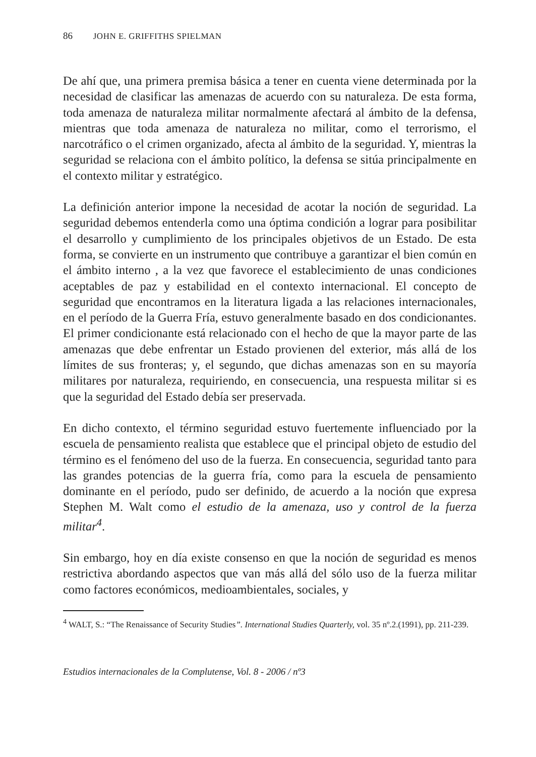86 JOHN E. GRIFFITHS SPIELMAN
De ahí que, una primera premisa básica a tener en cuenta viene determinada por la necesidad de clasificar las amenazas de acuerdo con su naturaleza. De esta forma, toda amenaza de naturaleza militar normalmente afectará al ámbito de la defensa, mientras que toda amenaza de naturaleza no militar, como el terrorismo, el narcotráfico o el crimen organizado, afecta al ámbito de la seguridad. Y, mientras la seguridad se relaciona con el ámbito político, la defensa se sitúa principalmente en el contexto militar y estratégico.
La definición anterior impone la necesidad de acotar la noción de seguridad. La seguridad debemos entenderla como una óptima condición a lograr para posibilitar el desarrollo y cumplimiento de los principales objetivos de un Estado. De esta forma, se convierte en un instrumento que contribuye a garantizar el bien común en el ámbito interno , a la vez que favorece el establecimiento de unas condiciones aceptables de paz y estabilidad en el contexto internacional. El concepto de seguridad que encontramos en la literatura ligada a las relaciones internacionales, en el período de la Guerra Fría, estuvo generalmente basado en dos condicionantes. El primer condicionante está relacionado con el hecho de que la mayor parte de las amenazas que debe enfrentar un Estado provienen del exterior, más allá de los límites de sus fronteras; y, el segundo, que dichas amenazas son en su mayoría militares por naturaleza, requiriendo, en consecuencia, una respuesta militar si es que la seguridad del Estado debía ser preservada.
En dicho contexto, el término seguridad estuvo fuertemente influenciado por la escuela de pensamiento realista que establece que el principal objeto de estudio del término es el fenómeno del uso de la fuerza. En consecuencia, seguridad tanto para las grandes potencias de la guerra fría, como para la escuela de pensamiento dominante en el período, pudo ser definido, de acuerdo a la noción que expresa Stephen M. Walt como el estudio de la amenaza, uso y control de la fuerza militar<sup>4</sup>.
Sin embargo, hoy en día existe consenso en que la noción de seguridad es menos restrictiva abordando aspectos que van más allá del sólo uso de la fuerza militar como factores económicos, medioambientales, sociales, y
<sup>4</sup> WALT, S.: “The Renaissance of Security Studies”. International Studies Quarterly, vol. 35 nº.2.(1991), pp. 211-239.
Estudios internacionales de la Complutense, Vol. 8 - 2006 / nº3